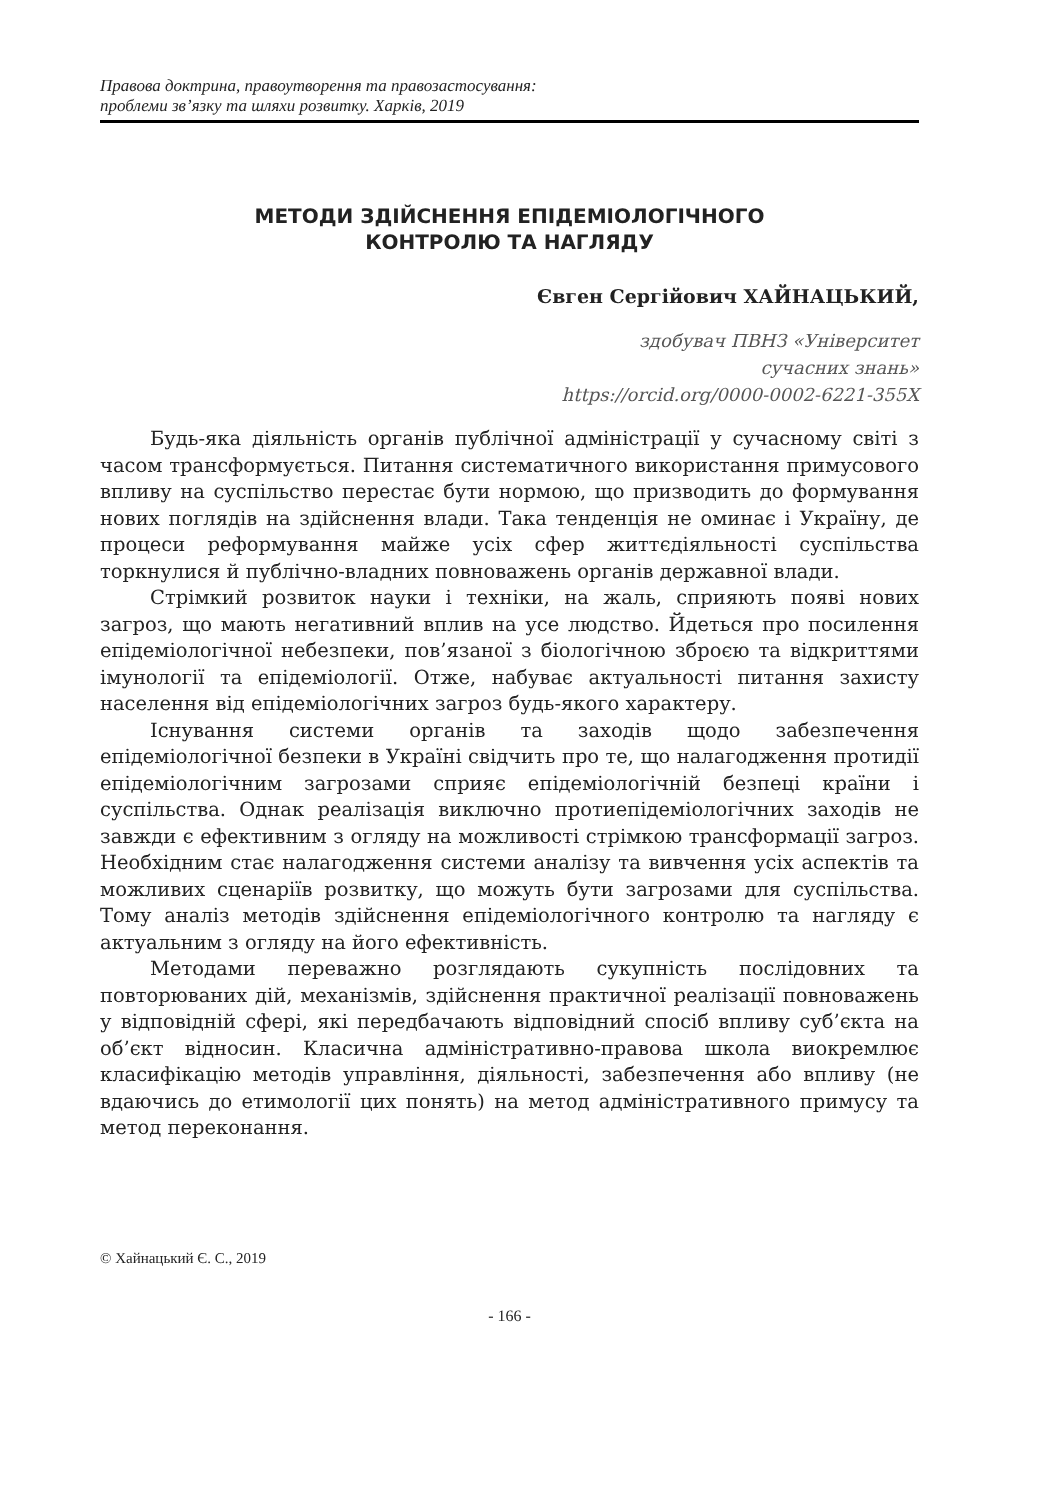Правова доктрина, правоутворення та правозастосування:
проблеми зв’язку та шляхи розвитку. Харків, 2019
МЕТОДИ ЗДІЙСНЕННЯ ЕПІДЕМІОЛОГІЧНОГО
КОНТРОЛЮ ТА НАГЛЯДУ
Євген Сергійович ХАЙНАЦЬКИЙ,
здобувач ПВНЗ «Університет
сучасних знань»
https://orcid.org/0000-0002-6221-355X
Будь-яка діяльність органів публічної адміністрації у сучасному світі з часом трансформується. Питання систематичного використання примусового впливу на суспільство перестає бути нормою, що призводить до формування нових поглядів на здійснення влади. Така тенденція не оминає і Україну, де процеси реформування майже усіх сфер життєдіяльності суспільства торкнулися й публічно-владних повноважень органів державної влади.
Стрімкий розвиток науки і техніки, на жаль, сприяють появі нових загроз, що мають негативний вплив на усе людство. Йдеться про посилення епідеміологічної небезпеки, пов’язаної з біологічною зброєю та відкриттями імунології та епідеміології. Отже, набуває актуальності питання захисту населення від епідеміологічних загроз будь-якого характеру.
Існування системи органів та заходів щодо забезпечення епідеміологічної безпеки в Україні свідчить про те, що налагодження протидії епідеміологічним загрозами сприяє епідеміологічній безпеці країни і суспільства. Однак реалізація виключно протиепідеміологічних заходів не завжди є ефективним з огляду на можливості стрімкою трансформації загроз. Необхідним стає налагодження системи аналізу та вивчення усіх аспектів та можливих сценаріїв розвитку, що можуть бути загрозами для суспільства. Тому аналіз методів здійснення епідеміологічного контролю та нагляду є актуальним з огляду на його ефективність.
Методами переважно розглядають сукупність послідовних та повторюваних дій, механізмів, здійснення практичної реалізації повноважень у відповідній сфері, які передбачають відповідний спосіб впливу суб’єкта на об’єкт відносин. Класична адміністративно-правова школа виокремлює класифікацію методів управління, діяльності, забезпечення або впливу (не вдаючись до етимології цих понять) на метод адміністративного примусу та метод переконання.
© Хайнацький Є. С., 2019
- 166 -